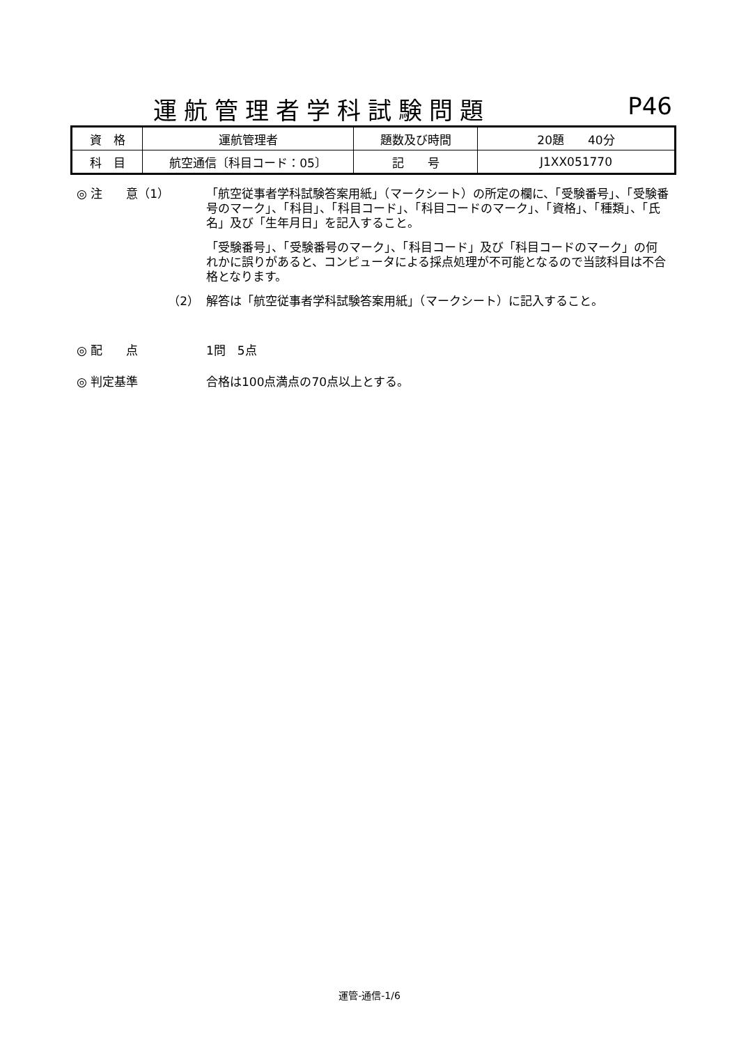運航管理者学科試験問題 P46
| 資 格 | 運航管理者 | 題数及び時間 | 20題 40分 |
| 科 目 | 航空通信〔科目コード：05〕 | 記 号 | J1XX051770 |
◎ 注　　意（1） 「航空従事者学科試験答案用紙」（マークシート）の所定の欄に、「受験番号」、「受験番号のマーク」、「科目」、「科目コード」、「科目コードのマーク」、「資格」、「種類」、「氏名」及び「生年月日」を記入すること。
「受験番号」、「受験番号のマーク」、「科目コード」及び「科目コードのマーク」の何れかに誤りがあると、コンピュータによる採点処理が不可能となるので当該科目は不合格となります。
（2） 解答は「航空従事者学科試験答案用紙」（マークシート）に記入すること。
◎ 配　　点 1問　5点
◎ 判定基準 合格は100点満点の70点以上とする。
運管-通信-1/6